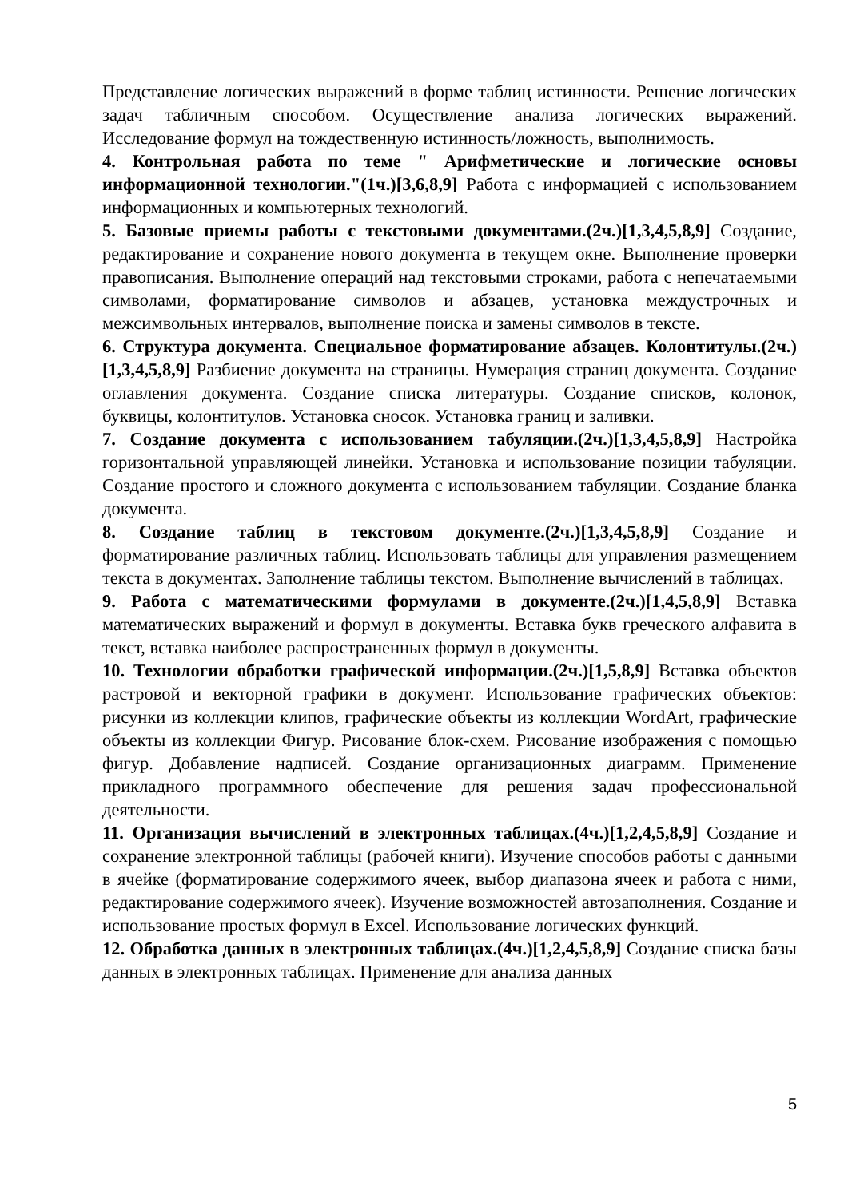Представление логических выражений в форме таблиц истинности. Решение логических задач табличным способом. Осуществление анализа логических выражений. Исследование формул на тождественную истинность/ложность, выполнимость.
4. Контрольная работа по теме " Арифметические и логические основы информационной технологии."(1ч.)[3,6,8,9] Работа с информацией с использованием информационных и компьютерных технологий.
5. Базовые приемы работы с текстовыми документами.(2ч.)[1,3,4,5,8,9] Создание, редактирование и сохранение нового документа в текущем окне. Выполнение проверки правописания. Выполнение операций над текстовыми строками, работа с непечатаемыми символами, форматирование символов и абзацев, установка междустрочных и межсимвольных интервалов, выполнение поиска и замены символов в тексте.
6. Структура документа. Специальное форматирование абзацев. Колонтитулы.(2ч.)[1,3,4,5,8,9] Разбиение документа на страницы. Нумерация страниц документа. Создание оглавления документа. Создание списка литературы. Создание списков, колонок, буквицы, колонтитулов. Установка сносок. Установка границ и заливки.
7. Создание документа с использованием табуляции.(2ч.)[1,3,4,5,8,9] Настройка горизонтальной управляющей линейки. Установка и использование позиции табуляции. Создание простого и сложного документа с использованием табуляции. Создание бланка документа.
8. Создание таблиц в текстовом документе.(2ч.)[1,3,4,5,8,9] Создание и форматирование различных таблиц. Использовать таблицы для управления размещением текста в документах. Заполнение таблицы текстом. Выполнение вычислений в таблицах.
9. Работа с математическими формулами в документе.(2ч.)[1,4,5,8,9] Вставка математических выражений и формул в документы. Вставка букв греческого алфавита в текст, вставка наиболее распространенных формул в документы.
10. Технологии обработки графической информации.(2ч.)[1,5,8,9] Вставка объектов растровой и векторной графики в документ. Использование графических объектов: рисунки из коллекции клипов, графические объекты из коллекции WordArt, графические объекты из коллекции Фигур. Рисование блок-схем. Рисование изображения с помощью фигур. Добавление надписей. Создание организационных диаграмм. Применение прикладного программного обеспечение для решения задач профессиональной деятельности.
11. Организация вычислений в электронных таблицах.(4ч.)[1,2,4,5,8,9] Создание и сохранение электронной таблицы (рабочей книги). Изучение способов работы с данными в ячейке (форматирование содержимого ячеек, выбор диапазона ячеек и работа с ними, редактирование содержимого ячеек). Изучение возможностей автозаполнения. Создание и использование простых формул в Excel. Использование логических функций.
12. Обработка данных в электронных таблицах.(4ч.)[1,2,4,5,8,9] Создание списка базы данных в электронных таблицах. Применение для анализа данных
5